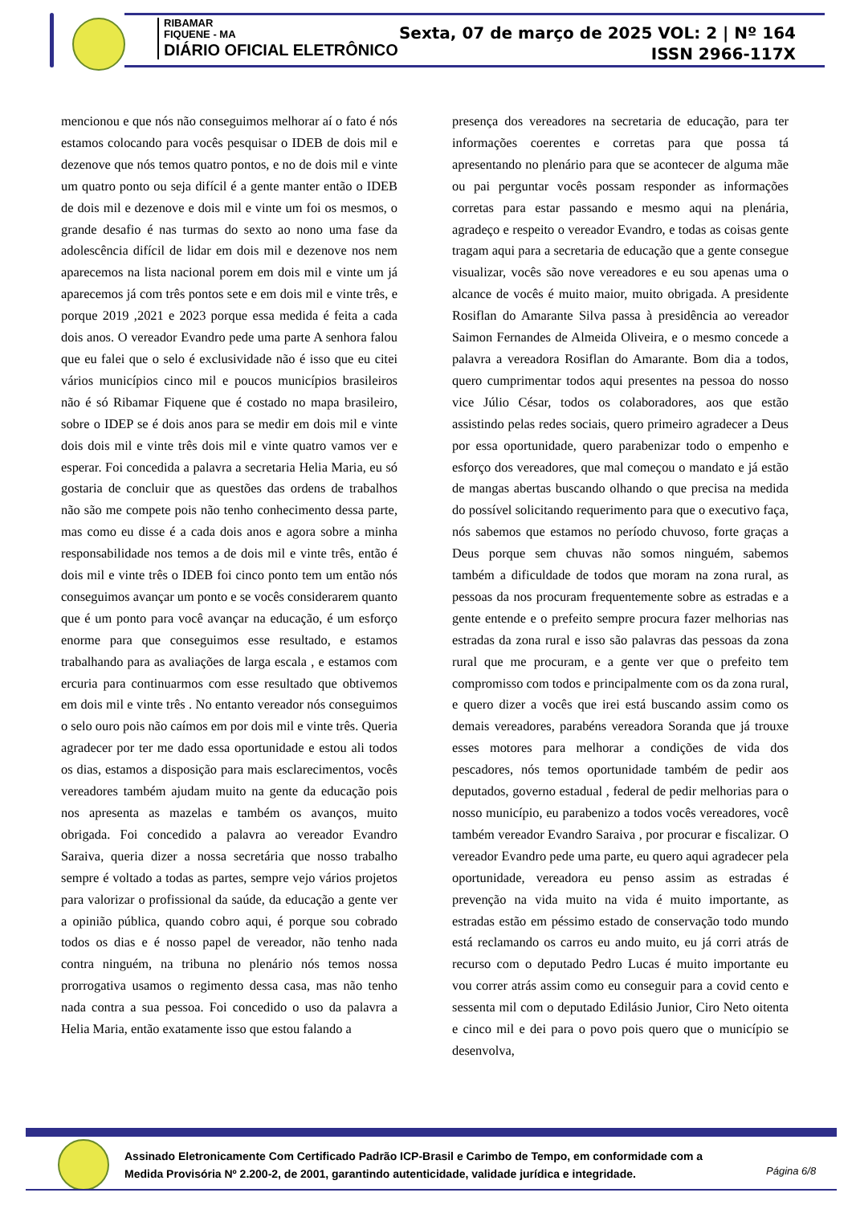RIBAMAR
FIQUENE - MA
DIÁRIO OFICIAL ELETRÔNICO
Sexta, 07 de março de 2025 VOL: 2 | Nº 164
ISSN 2966-117X
mencionou e que nós não conseguimos melhorar aí o fato é nós estamos colocando para vocês pesquisar o IDEB de dois mil e dezenove que nós temos quatro pontos, e no de dois mil e vinte um quatro ponto ou seja difícil é a gente manter então o IDEB de dois mil e dezenove e dois mil e vinte um foi os mesmos, o grande desafio é nas turmas do sexto ao nono uma fase da adolescência difícil de lidar em dois mil e dezenove nos nem aparecemos na lista nacional porem em dois mil e vinte um já aparecemos já com três pontos sete e em dois mil e vinte três, e porque 2019 ,2021 e 2023 porque essa medida é feita a cada dois anos. O vereador Evandro pede uma parte A senhora falou que eu falei que o selo é exclusividade não é isso que eu citei vários municípios cinco mil e poucos municípios brasileiros não é só Ribamar Fiquene que é costado no mapa brasileiro, sobre o IDEP se é dois anos para se medir em dois mil e vinte dois dois mil e vinte três dois mil e vinte quatro vamos ver e esperar. Foi concedida a palavra a secretaria Helia Maria, eu só gostaria de concluir que as questões das ordens de trabalhos não são me compete pois não tenho conhecimento dessa parte, mas como eu disse é a cada dois anos e agora sobre a minha responsabilidade nos temos a de dois mil e vinte três, então é dois mil e vinte três o IDEB foi cinco ponto tem um então nós conseguimos avançar um ponto e se vocês considerarem quanto que é um ponto para você avançar na educação, é um esforço enorme para que conseguimos esse resultado, e estamos trabalhando para as avaliações de larga escala , e estamos com ercuria para continuarmos com esse resultado que obtivemos em dois mil e vinte três . No entanto vereador nós conseguimos o selo ouro pois não caímos em por dois mil e vinte três. Queria agradecer por ter me dado essa oportunidade e estou ali todos os dias, estamos a disposição para mais esclarecimentos, vocês vereadores também ajudam muito na gente da educação pois nos apresenta as mazelas e também os avanços, muito obrigada. Foi concedido a palavra ao vereador Evandro Saraiva, queria dizer a nossa secretária que nosso trabalho sempre é voltado a todas as partes, sempre vejo vários projetos para valorizar o profissional da saúde, da educação a gente ver a opinião pública, quando cobro aqui, é porque sou cobrado todos os dias e é nosso papel de vereador, não tenho nada contra ninguém, na tribuna no plenário nós temos nossa prorrogativa usamos o regimento dessa casa, mas não tenho nada contra a sua pessoa. Foi concedido o uso da palavra a Helia Maria, então exatamente isso que estou falando a
presença dos vereadores na secretaria de educação, para ter informações coerentes e corretas para que possa tá apresentando no plenário para que se acontecer de alguma mãe ou pai perguntar vocês possam responder as informações corretas para estar passando e mesmo aqui na plenária, agradeço e respeito o vereador Evandro, e todas as coisas gente tragam aqui para a secretaria de educação que a gente consegue visualizar, vocês são nove vereadores e eu sou apenas uma o alcance de vocês é muito maior, muito obrigada. A presidente Rosiflan do Amarante Silva passa à presidência ao vereador Saimon Fernandes de Almeida Oliveira, e o mesmo concede a palavra a vereadora Rosiflan do Amarante. Bom dia a todos, quero cumprimentar todos aqui presentes na pessoa do nosso vice Júlio César, todos os colaboradores, aos que estão assistindo pelas redes sociais, quero primeiro agradecer a Deus por essa oportunidade, quero parabenizar todo o empenho e esforço dos vereadores, que mal começou o mandato e já estão de mangas abertas buscando olhando o que precisa na medida do possível solicitando requerimento para que o executivo faça, nós sabemos que estamos no período chuvoso, forte graças a Deus porque sem chuvas não somos ninguém, sabemos também a dificuldade de todos que moram na zona rural, as pessoas da nos procuram frequentemente sobre as estradas e a gente entende e o prefeito sempre procura fazer melhorias nas estradas da zona rural e isso são palavras das pessoas da zona rural que me procuram, e a gente ver que o prefeito tem compromisso com todos e principalmente com os da zona rural, e quero dizer a vocês que irei está buscando assim como os demais vereadores, parabéns vereadora Soranda que já trouxe esses motores para melhorar a condições de vida dos pescadores, nós temos oportunidade também de pedir aos deputados, governo estadual , federal de pedir melhorias para o nosso município, eu parabenizo a todos vocês vereadores, você também vereador Evandro Saraiva , por procurar e fiscalizar. O vereador Evandro pede uma parte, eu quero aqui agradecer pela oportunidade, vereadora eu penso assim as estradas é prevenção na vida muito na vida é muito importante, as estradas estão em péssimo estado de conservação todo mundo está reclamando os carros eu ando muito, eu já corri atrás de recurso com o deputado Pedro Lucas é muito importante eu vou correr atrás assim como eu conseguir para a covid cento e sessenta mil com o deputado Edilásio Junior, Ciro Neto oitenta e cinco mil e dei para o povo pois quero que o município se desenvolva,
Assinado Eletronicamente Com Certificado Padrão ICP-Brasil e Carimbo de Tempo, em conformidade com a
Medida Provisória Nº 2.200-2, de 2001, garantindo autenticidade, validade jurídica e integridade.
Página 6/8